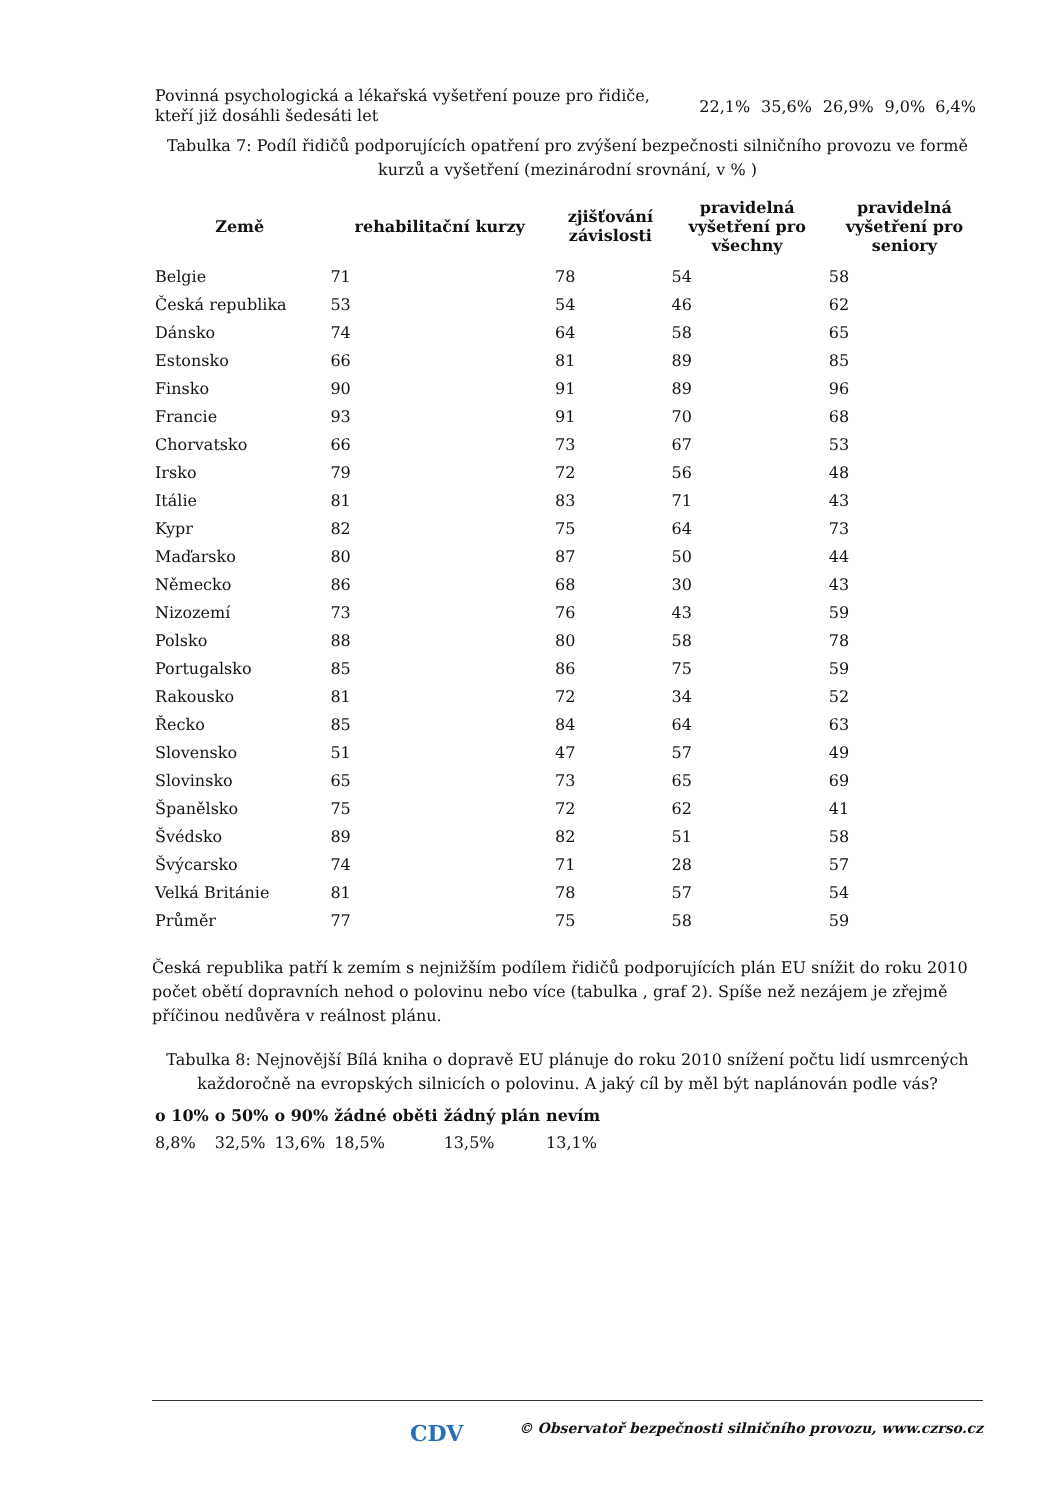| Povinná psychologická a lékařská vyšetření pouze pro řidiče, kteří již dosáhli šedesáti let | 22,1% | 35,6% | 26,9% | 9,0% | 6,4% |
Tabulka 7: Podíl řidičů podporujících opatření pro zvýšení bezpečnosti silničního provozu ve formě kurzů a vyšetření (mezinárodní srovnání, v % )
| Země | rehabilitační kurzy | zjišťování závislosti | pravidelná vyšetření pro všechny | pravidelná vyšetření pro seniory |
| --- | --- | --- | --- | --- |
| Belgie | 71 | 78 | 54 | 58 |
| Česká republika | 53 | 54 | 46 | 62 |
| Dánsko | 74 | 64 | 58 | 65 |
| Estonsko | 66 | 81 | 89 | 85 |
| Finsko | 90 | 91 | 89 | 96 |
| Francie | 93 | 91 | 70 | 68 |
| Chorvatsko | 66 | 73 | 67 | 53 |
| Irsko | 79 | 72 | 56 | 48 |
| Itálie | 81 | 83 | 71 | 43 |
| Kypr | 82 | 75 | 64 | 73 |
| Maďarsko | 80 | 87 | 50 | 44 |
| Německo | 86 | 68 | 30 | 43 |
| Nizozemí | 73 | 76 | 43 | 59 |
| Polsko | 88 | 80 | 58 | 78 |
| Portugalsko | 85 | 86 | 75 | 59 |
| Rakousko | 81 | 72 | 34 | 52 |
| Řecko | 85 | 84 | 64 | 63 |
| Slovensko | 51 | 47 | 57 | 49 |
| Slovinsko | 65 | 73 | 65 | 69 |
| Španělsko | 75 | 72 | 62 | 41 |
| Švédsko | 89 | 82 | 51 | 58 |
| Švýcarsko | 74 | 71 | 28 | 57 |
| Velká Británie | 81 | 78 | 57 | 54 |
| Průměr | 77 | 75 | 58 | 59 |
Česká republika patří k zemím s nejnižším podílem řidičů podporujících plán EU snížit do roku 2010 počet obětí dopravních nehod o polovinu nebo více (tabulka , graf 2). Spíše než nezájem je zřejmě příčinou nedůvěra v reálnost plánu.
Tabulka 8: Nejnovější Bílá kniha o dopravě EU plánuje do roku 2010 snížení počtu lidí usmrcených každoročně na evropských silnicích o polovinu. A jaký cíl by měl být naplánován podle vás?
| o 10% | o 50% | o 90% | žádné oběti | žádný plán | nevím |
| --- | --- | --- | --- | --- | --- |
| 8,8% | 32,5% | 13,6% | 18,5% | 13,5% | 13,1% |
CDV © Observatoř bezpečnosti silničního provozu, www.czrso.cz